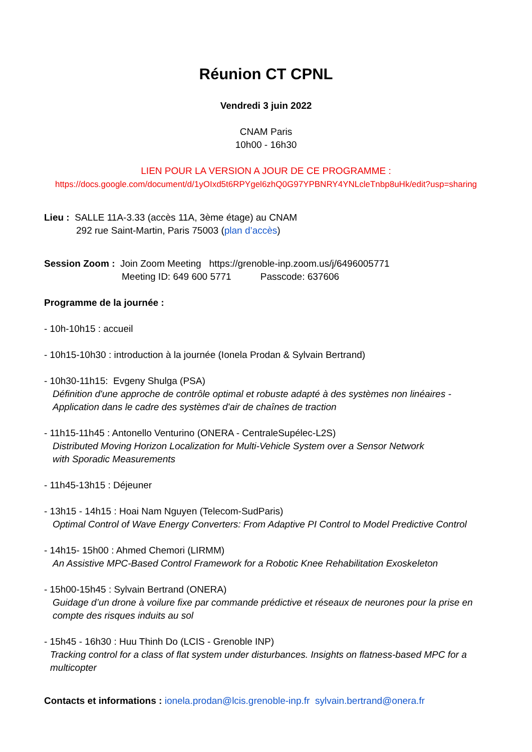Réunion CT CPNL
Vendredi 3 juin 2022
CNAM Paris
10h00 - 16h30
LIEN POUR LA VERSION A JOUR DE CE PROGRAMME :
https://docs.google.com/document/d/1yOIxd5t6RPYgel6zhQ0G97YPBNRY4YNLcleTnbp8uHk/edit?usp=sharing
Lieu : SALLE 11A-3.33 (accès 11A, 3ème étage) au CNAM
292 rue Saint-Martin, Paris 75003 (plan d’accès)
Session Zoom : Join Zoom Meeting https://grenoble-inp.zoom.us/j/6496005771
Meeting ID: 649 600 5771 Passcode: 637606
Programme de la journée :
- 10h-10h15 : accueil
- 10h15-10h30 : introduction à la journée (Ionela Prodan & Sylvain Bertrand)
- 10h30-11h15: Evgeny Shulga (PSA)
Définition d'une approche de contrôle optimal et robuste adapté à des systèmes non linéaires - Application dans le cadre des systèmes d'air de chaînes de traction
- 11h15-11h45 : Antonello Venturino (ONERA - CentraleSupélec-L2S)
Distributed Moving Horizon Localization for Multi-Vehicle System over a Sensor Network
with Sporadic Measurements
- 11h45-13h15 : Déjeuner
- 13h15 - 14h15 : Hoai Nam Nguyen (Telecom-SudParis)
Optimal Control of Wave Energy Converters: From Adaptive PI Control to Model Predictive Control
- 14h15- 15h00 : Ahmed Chemori (LIRMM)
An Assistive MPC-Based Control Framework for a Robotic Knee Rehabilitation Exoskeleton
- 15h00-15h45 : Sylvain Bertrand (ONERA)
Guidage d’un drone à voilure fixe par commande prédictive et réseaux de neurones pour la prise en compte des risques induits au sol
- 15h45 - 16h30 : Huu Thinh Do (LCIS - Grenoble INP)
Tracking control for a class of flat system under disturbances. Insights on flatness-based MPC for a multicopter
Contacts et informations : ionela.prodan@lcis.grenoble-inp.fr sylvain.bertrand@onera.fr